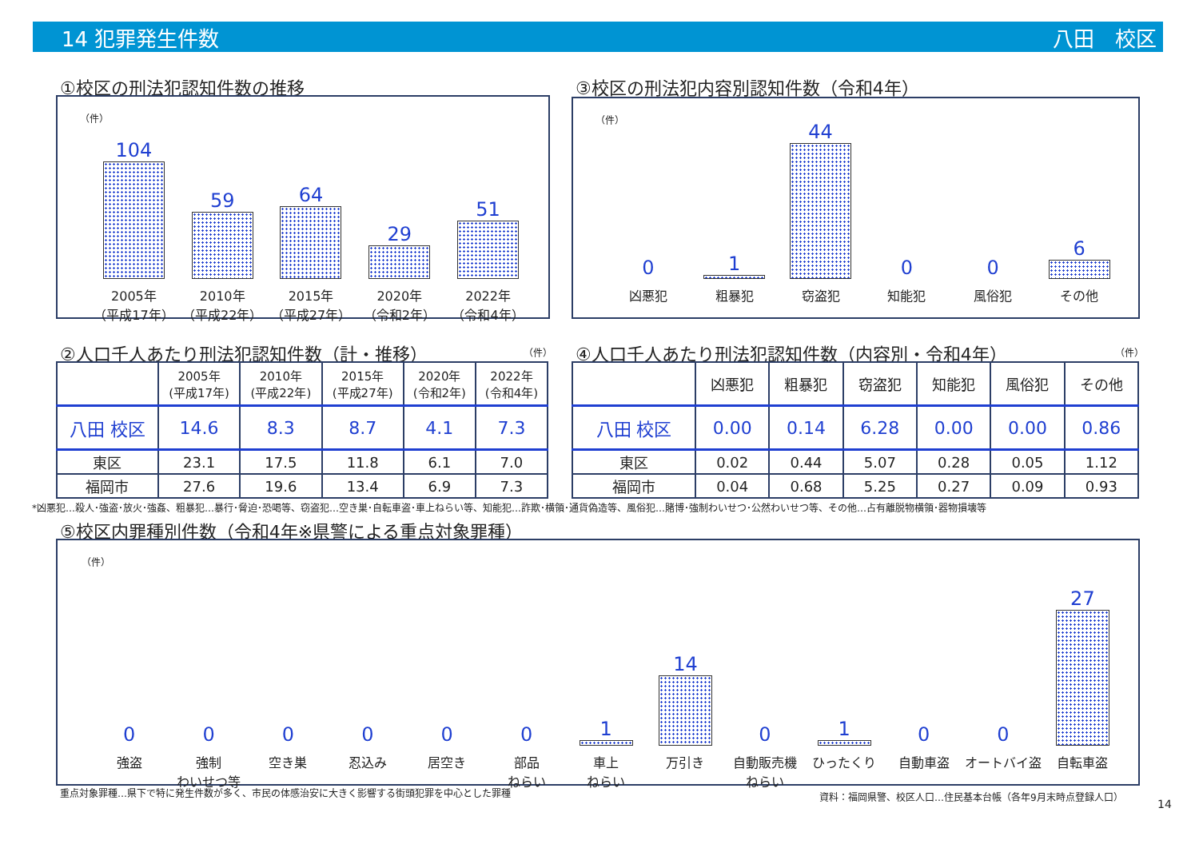14 犯罪発生件数 八田　校区
①校区の刑法犯認知件数の推移
（件）
104
2005年
（平成17年）
59
2010年
（平成22年）
64
2015年
（平成27年）
29
2020年
（令和2年）
51
2022年
（令和4年）
③校区の刑法犯内容別認知件数（令和4年）
（件）
0
凶悪犯
1
粗暴犯
44
窃盗犯
0
知能犯
0
風俗犯
6
その他
②人口千人あたり刑法犯認知件数（計・推移）
（件）
| | 2005年 (平成17年) | 2010年 (平成22年) | 2015年 (平成27年) | 2020年 (令和2年) | 2022年 (令和4年) |
| 八田 校区 | 14.6 | 8.3 | 8.7 | 4.1 | 7.3 |
| 東区 | 23.1 | 17.5 | 11.8 | 6.1 | 7.0 |
| 福岡市 | 27.6 | 19.6 | 13.4 | 6.9 | 7.3 |
④人口千人あたり刑法犯認知件数（内容別・令和4年）
（件）
| | 凶悪犯 | 粗暴犯 | 窃盗犯 | 知能犯 | 風俗犯 | その他 |
| 八田 校区 | 0.00 | 0.14 | 6.28 | 0.00 | 0.00 | 0.86 |
| 東区 | 0.02 | 0.44 | 5.07 | 0.28 | 0.05 | 1.12 |
| 福岡市 | 0.04 | 0.68 | 5.25 | 0.27 | 0.09 | 0.93 |
*凶悪犯…殺人･強盗･放火･強姦、粗暴犯…暴行･脅迫･恐喝等、窃盗犯…空き巣･自転車盗･車上ねらい等、知能犯…詐欺･横領･通貨偽造等、風俗犯…賭博･強制わいせつ･公然わいせつ等、その他…占有離脱物横領･器物損壊等
⑤校区内罪種別件数（令和4年※県警による重点対象罪種）
（件）
0
強盗
0
強制
わいせつ等
0
空き巣
0
忍込み
0
居空き
0
部品
ねらい
1
車上
ねらい
14
万引き
0
自動販売機
ねらい
1
ひったくり
0
自動車盗
0
オートバイ盗
27
自転車盗
重点対象罪種…県下で特に発生件数が多く、市民の体感治安に大きく影響する街頭犯罪を中心とした罪種
資料：福岡県警、校区人口…住民基本台帳（各年9月末時点登録人口）
14